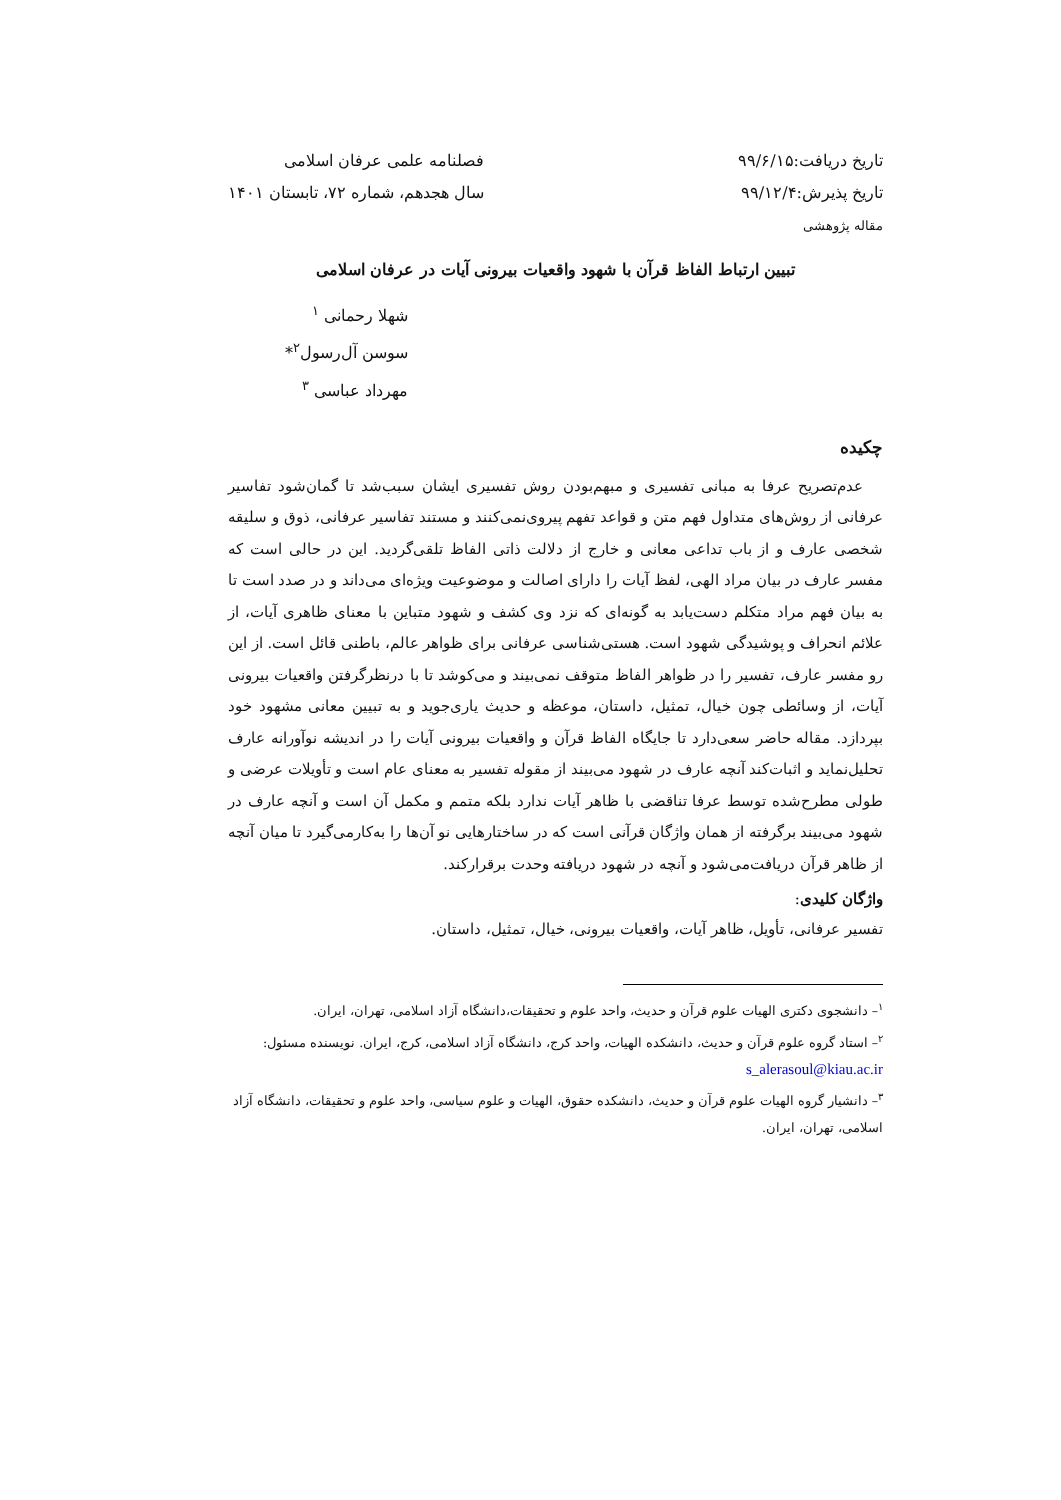تاریخ دریافت:۹۹/۶/۱۵
تاریخ پذیرش:۹۹/۱۲/۴
مقاله پژوهشی
فصلنامه علمی عرفان اسلامی
سال هجدهم، شماره ۷۲، تابستان ۱۴۰۱
تبیین ارتباط الفاظ قرآن با شهود واقعیات بیرونی آیات در عرفان اسلامی
شهلا رحمانی <sup>۱</sup>
سوسن آل‌رسول<sup>۲</sup>*
مهرداد عباسی <sup>۳</sup>
چکیده
عدم‌تصریح عرفا به مبانی تفسیری و مبهم‌بودن روش تفسیری ایشان سبب‌شد تا گمان‌شود تفاسیر عرفانی از روش‌های متداول فهم متن و قواعد تفهم پیروی‌نمی‌کنند و مستند تفاسیر عرفانی، ذوق و سلیقه شخصی عارف و از باب تداعی معانی و خارج از دلالت ذاتی الفاظ تلقی‌گردید. این در حالی است که مفسر عارف در بیان مراد الهی، لفظ آیات را دارای اصالت و موضوعیت ویژه‌ای می‌داند و در صدد است تا به بیان فهم مراد متکلم دست‌یابد به گونه‌ای که نزد وی کشف و شهود متباین با معنای ظاهری آیات، از علائم انحراف و پوشیدگی شهود است. هستی‌شناسی عرفانی برای ظواهر عالم، باطنی قائل است. از این رو مفسر عارف، تفسیر را در ظواهر الفاظ متوقف نمی‌بیند و می‌کوشد تا با درنظرگرفتن واقعیات بیرونی آیات، از وسائطی چون خیال، تمثیل، داستان، موعظه و حدیث یاری‌جوید و به تبیین معانی مشهود خود بپردازد. مقاله حاضر سعی‌دارد تا جایگاه الفاظ قرآن و واقعیات بیرونی آیات را در اندیشه نوآورانه عارف تحلیل‌نماید و اثبات‌کند آنچه عارف در شهود می‌بیند از مقوله تفسیر به معنای عام است و تأویلات عرضی و طولی مطرح‌شده توسط عرفا تناقضی با ظاهر آیات ندارد بلکه متمم و مکمل آن است و آنچه عارف در شهود می‌بیند برگرفته از همان واژگان قرآنی است که در ساختارهایی نو آن‌ها را به‌کارمی‌گیرد تا میان آنچه از ظاهر قرآن دریافت‌می‌شود و آنچه در شهود دریافته وحدت برقرارکند.
واژگان کلیدی:
تفسیر عرفانی، تأویل، ظاهر آیات، واقعیات بیرونی، خیال، تمثیل، داستان.
<sup>۱</sup>– دانشجوی دکتری الهیات علوم قرآن و حدیث، واحد علوم و تحقیقات،دانشگاه آزاد اسلامی، تهران، ایران.
<sup>۲</sup>– استاد گروه علوم قرآن و حدیث، دانشکده الهیات، واحد کرج، دانشگاه آزاد اسلامی، کرج، ایران. نویسنده مسئول: s_alerasoul@kiau.ac.ir
<sup>۳</sup>– دانشیار گروه الهیات علوم قرآن و حدیث، دانشکده حقوق، الهیات و علوم سیاسی، واحد علوم و تحقیقات، دانشگاه آزاد اسلامی، تهران، ایران.